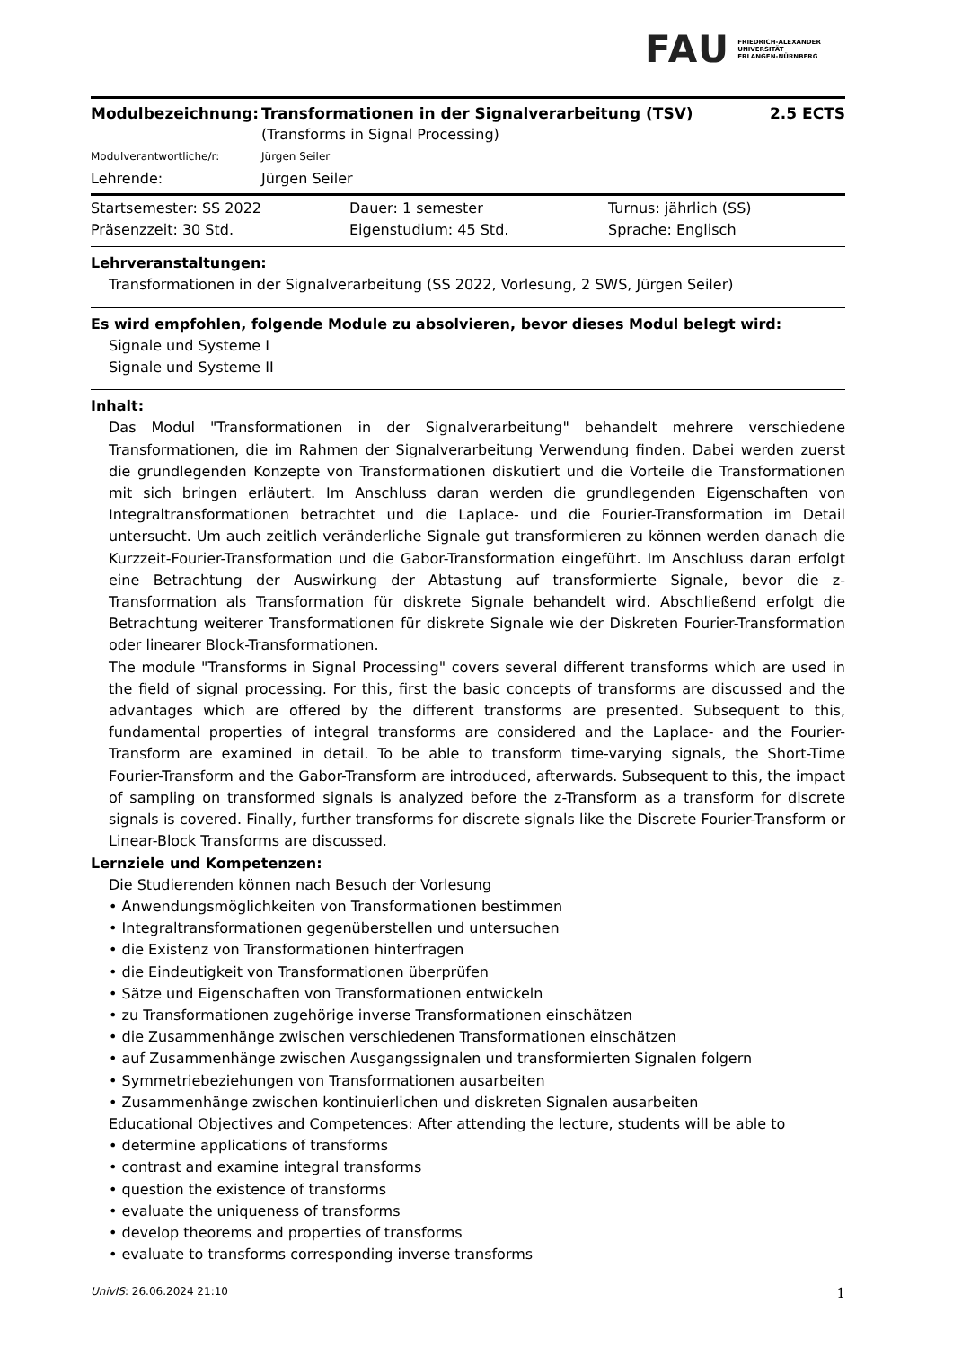FAU FRIEDRICH-ALEXANDER
UNIVERSITÄT
ERLANGEN-NÜRNBERG
| Modulbezeichnung: | Transformationen in der Signalverarbeitung (TSV) | 2.5 ECTS |
| | (Transforms in Signal Processing) | |
| Modulverantwortliche/r: | Jürgen Seiler | |
| Lehrende: | Jürgen Seiler | |
| Startsemester: SS 2022 | Dauer: 1 semester | Turnus: jährlich (SS) |
| Präsenzzeit: 30 Std. | Eigenstudium: 45 Std. | Sprache: Englisch |
Lehrveranstaltungen:
Transformationen in der Signalverarbeitung (SS 2022, Vorlesung, 2 SWS, Jürgen Seiler)
Es wird empfohlen, folgende Module zu absolvieren, bevor dieses Modul belegt wird:
Signale und Systeme I
Signale und Systeme II
Inhalt:
Das Modul "Transformationen in der Signalverarbeitung" behandelt mehrere verschiedene Transformationen, die im Rahmen der Signalverarbeitung Verwendung finden. Dabei werden zuerst die grundlegenden Konzepte von Transformationen diskutiert und die Vorteile die Transformationen mit sich bringen erläutert. Im Anschluss daran werden die grundlegenden Eigenschaften von Integraltransformationen betrachtet und die Laplace- und die Fourier-Transformation im Detail untersucht. Um auch zeitlich veränderliche Signale gut transformieren zu können werden danach die Kurzzeit-Fourier-Transformation und die Gabor-Transformation eingeführt. Im Anschluss daran erfolgt eine Betrachtung der Auswirkung der Abtastung auf transformierte Signale, bevor die z-Transformation als Transformation für diskrete Signale behandelt wird. Abschließend erfolgt die Betrachtung weiterer Transformationen für diskrete Signale wie der Diskreten Fourier-Transformation oder linearer Block-Transformationen.
The module "Transforms in Signal Processing" covers several different transforms which are used in the field of signal processing. For this, first the basic concepts of transforms are discussed and the advantages which are offered by the different transforms are presented. Subsequent to this, fundamental properties of integral transforms are considered and the Laplace- and the Fourier-Transform are examined in detail. To be able to transform time-varying signals, the Short-Time Fourier-Transform and the Gabor-Transform are introduced, afterwards. Subsequent to this, the impact of sampling on transformed signals is analyzed before the z-Transform as a transform for discrete signals is covered. Finally, further transforms for discrete signals like the Discrete Fourier-Transform or Linear-Block Transforms are discussed.
Lernziele und Kompetenzen:
Die Studierenden können nach Besuch der Vorlesung
• Anwendungsmöglichkeiten von Transformationen bestimmen
• Integraltransformationen gegenüberstellen und untersuchen
• die Existenz von Transformationen hinterfragen
• die Eindeutigkeit von Transformationen überprüfen
• Sätze und Eigenschaften von Transformationen entwickeln
• zu Transformationen zugehörige inverse Transformationen einschätzen
• die Zusammenhänge zwischen verschiedenen Transformationen einschätzen
• auf Zusammenhänge zwischen Ausgangssignalen und transformierten Signalen folgern
• Symmetriebeziehungen von Transformationen ausarbeiten
• Zusammenhänge zwischen kontinuierlichen und diskreten Signalen ausarbeiten
Educational Objectives and Competences: After attending the lecture, students will be able to
• determine applications of transforms
• contrast and examine integral transforms
• question the existence of transforms
• evaluate the uniqueness of transforms
• develop theorems and properties of transforms
• evaluate to transforms corresponding inverse transforms
UnivIS: 26.06.2024 21:10 1